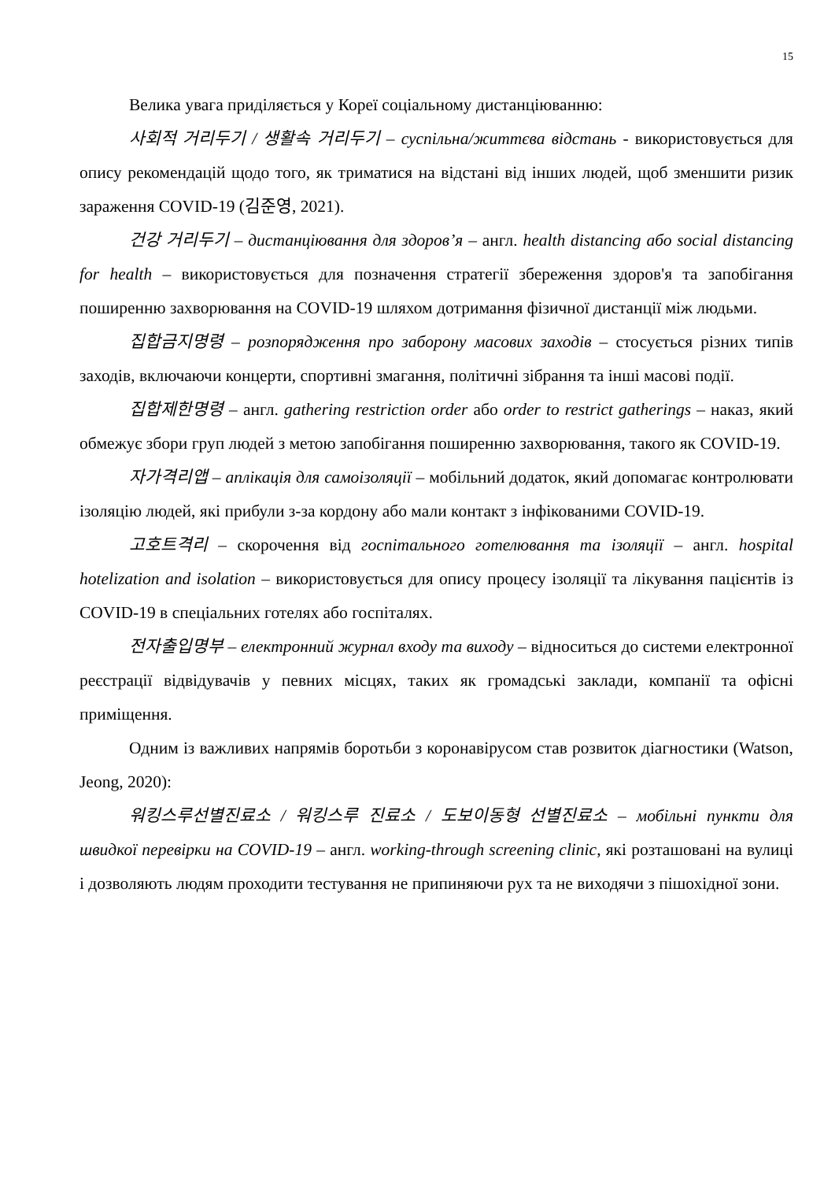15
Велика увага приділяється у Кореї соціальному дистанціюванню:
사회적 거리두기 / 생활속 거리두기 – суспільна/життєва відстань - використовується для опису рекомендацій щодо того, як триматися на відстані від інших людей, щоб зменшити ризик зараження COVID-19 (김준영, 2021).
건강 거리두기 – дистанціювання для здоров’я – англ. health distancing або social distancing for health – використовується для позначення стратегії збереження здоров'я та запобігання поширенню захворювання на COVID-19 шляхом дотримання фізичної дистанції між людьми.
집합금지명령 – розпорядження про заборону масових заходів – стосується різних типів заходів, включаючи концерти, спортивні змагання, політичні зібрання та інші масові події.
집합제한명령 – англ. gathering restriction order або order to restrict gatherings – наказ, який обмежує збори груп людей з метою запобігання поширенню захворювання, такого як COVID-19.
자가격리앱 – аплікація для самоізоляції – мобільний додаток, який допомагає контролювати ізоляцію людей, які прибули з-за кордону або мали контакт з інфікованими COVID-19.
고호트격리 – скорочення від госпітального готелювання та ізоляції – англ. hospital hotelization and isolation – використовується для опису процесу ізоляції та лікування пацієнтів із COVID-19 в спеціальних готелях або госпіталях.
전자출입명부 – електронний журнал входу та виходу – відноситься до системи електронної реєстрації відвідувачів у певних місцях, таких як громадські заклади, компанії та офісні приміщення.
Одним із важливих напрямів боротьби з коронавірусом став розвиток діагностики (Watson, Jeong, 2020):
워킹스루선별진료소 / 워킹스루 진료소 / 도보이동형 선별진료소 – мобільні пункти для швидкої перевірки на COVID-19 – англ. working-through screening clinic, які розташовані на вулиці і дозволяють людям проходити тестування не припиняючи рух та не виходячи з пішохідної зони.